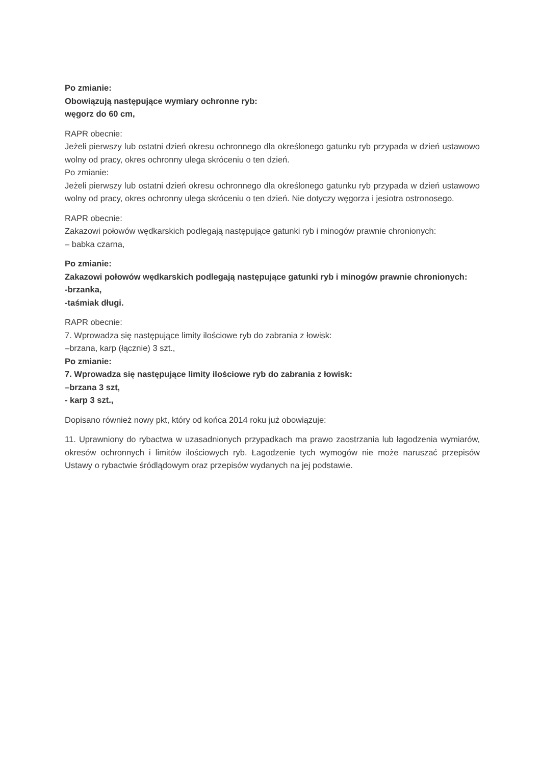Po zmianie:
Obowiązują następujące wymiary ochronne ryb:
węgorz do 60 cm,
RAPR obecnie:
Jeżeli pierwszy lub ostatni dzień okresu ochronnego dla określonego gatunku ryb przypada w dzień ustawowo wolny od pracy, okres ochronny ulega skróceniu o ten dzień.
Po zmianie:
Jeżeli pierwszy lub ostatni dzień okresu ochronnego dla określonego gatunku ryb przypada w dzień ustawowo wolny od pracy, okres ochronny ulega skróceniu o ten dzień. Nie dotyczy węgorza i jesiotra ostronosego.
RAPR obecnie:
Zakazowi połowów wędkarskich podlegają następujące gatunki ryb i minogów prawnie chronionych:
– babka czarna,
Po zmianie:
Zakazowi połowów wędkarskich podlegają następujące gatunki ryb i minogów prawnie chronionych:
-brzanka,
-taśmiak długi.
RAPR obecnie:
7. Wprowadza się następujące limity ilościowe ryb do zabrania z łowisk:
–brzana, karp (łącznie) 3 szt.,
Po zmianie:
7. Wprowadza się następujące limity ilościowe ryb do zabrania z łowisk:
–brzana 3 szt,
- karp 3 szt.,
Dopisano również nowy pkt, który od końca 2014 roku już obowiązuje:
11. Uprawniony do rybactwa w uzasadnionych przypadkach ma prawo zaostrzania lub łagodzenia wymiarów, okresów ochronnych i limitów ilościowych ryb. Łagodzenie tych wymogów nie może naruszać przepisów Ustawy o rybactwie śródlądowym oraz przepisów wydanych na jej podstawie.